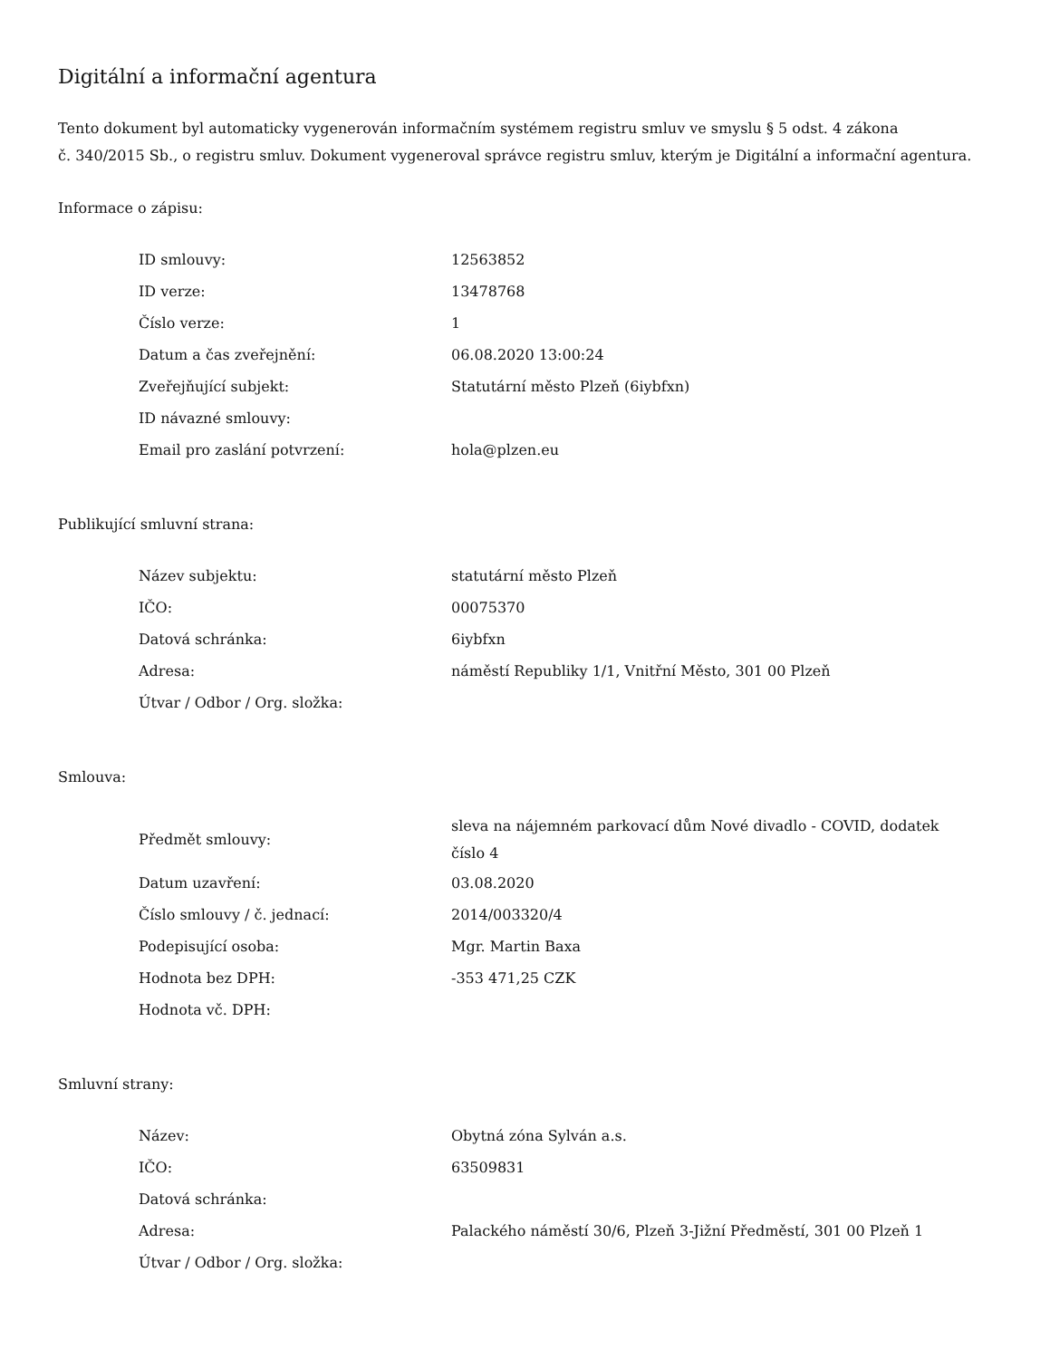Digitální a informační agentura
Tento dokument byl automaticky vygenerován informačním systémem registru smluv ve smyslu § 5 odst. 4 zákona
č. 340/2015 Sb., o registru smluv. Dokument vygeneroval správce registru smluv, kterým je Digitální a informační agentura.
Informace o zápisu:
| ID smlouvy: | 12563852 |
| ID verze: | 13478768 |
| Číslo verze: | 1 |
| Datum a čas zveřejnění: | 06.08.2020 13:00:24 |
| Zveřejňující subjekt: | Statutární město Plzeň (6iybfxn) |
| ID návazné smlouvy: | |
| Email pro zaslání potvrzení: | hola@plzen.eu |
Publikující smluvní strana:
| Název subjektu: | statutární město Plzeň |
| IČO: | 00075370 |
| Datová schránka: | 6iybfxn |
| Adresa: | náměstí Republiky 1/1, Vnitřní Město, 301 00 Plzeň |
| Útvar / Odbor / Org. složka: | |
Smlouva:
| Předmět smlouvy: | sleva na nájemném parkovací dům Nové divadlo - COVID, dodatek číslo 4 |
| Datum uzavření: | 03.08.2020 |
| Číslo smlouvy / č. jednací: | 2014/003320/4 |
| Podepisující osoba: | Mgr. Martin Baxa |
| Hodnota bez DPH: | -353 471,25 CZK |
| Hodnota vč. DPH: | |
Smluvní strany:
| Název: | Obytná zóna Sylván a.s. |
| IČO: | 63509831 |
| Datová schránka: | |
| Adresa: | Palackého náměstí 30/6, Plzeň 3-Jižní Předměstí, 301 00 Plzeň 1 |
| Útvar / Odbor / Org. složka: | |